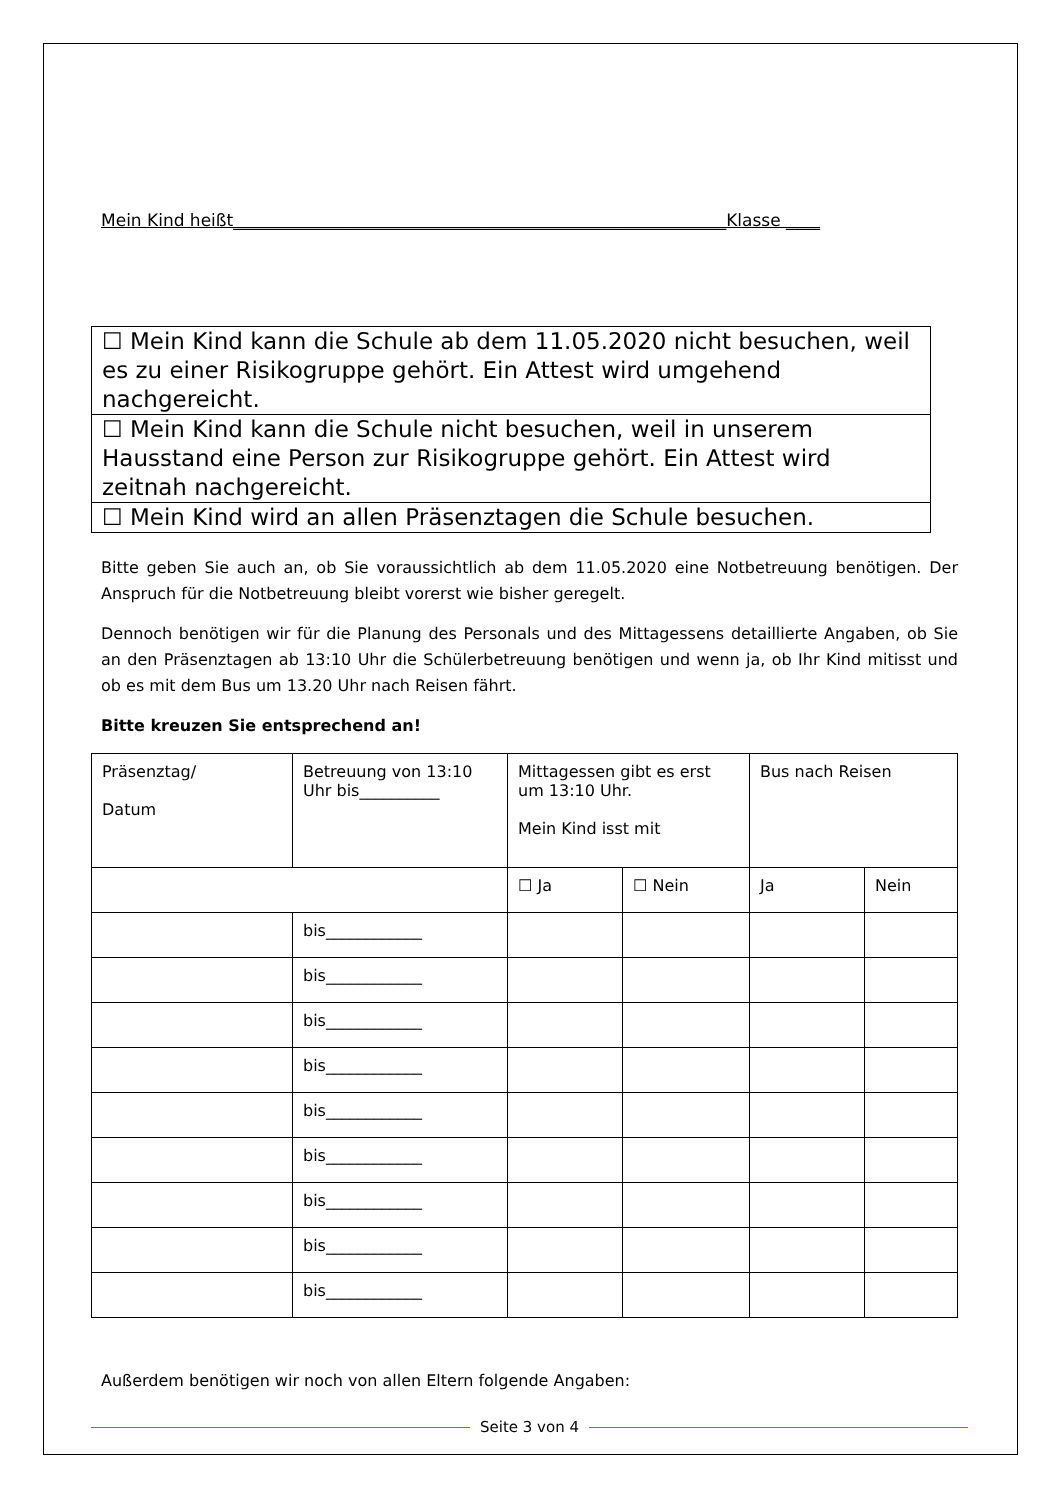Mein Kind heißt__________________________________________________________Klasse ____
| ☐ Mein Kind kann die Schule ab dem 11.05.2020 nicht besuchen, weil es zu einer Risikogruppe gehört. Ein Attest wird umgehend nachgereicht. |
| ☐ Mein Kind kann die Schule nicht besuchen, weil in unserem Hausstand eine Person zur Risikogruppe gehört. Ein Attest wird zeitnah nachgereicht. |
| ☐ Mein Kind wird an allen Präsenztagen die Schule besuchen. |
Bitte geben Sie auch an, ob Sie voraussichtlich ab dem 11.05.2020 eine Notbetreuung benötigen. Der Anspruch für die Notbetreuung bleibt vorerst wie bisher geregelt.
Dennoch benötigen wir für die Planung des Personals und des Mittagessens detaillierte Angaben, ob Sie an den Präsenztagen ab 13:10 Uhr die Schülerbetreuung benötigen und wenn ja, ob Ihr Kind mitisst und ob es mit dem Bus um 13.20 Uhr nach Reisen fährt.
Bitte kreuzen Sie entsprechend an!
| Präsenztag/ Datum | Betreuung von 13:10 Uhr bis__________ | Mittagessen gibt es erst um 13:10 Uhr. Mein Kind isst mit | | Bus nach Reisen | |
| | | ☐ Ja | ☐ Nein | Ja | Nein |
| | bis____________ | | | | |
| | bis____________ | | | | |
| | bis____________ | | | | |
| | bis____________ | | | | |
| | bis____________ | | | | |
| | bis____________ | | | | |
| | bis____________ | | | | |
| | bis____________ | | | | |
| | bis____________ | | | | |
Außerdem benötigen wir noch von allen Eltern folgende Angaben:
Seite 3 von 4